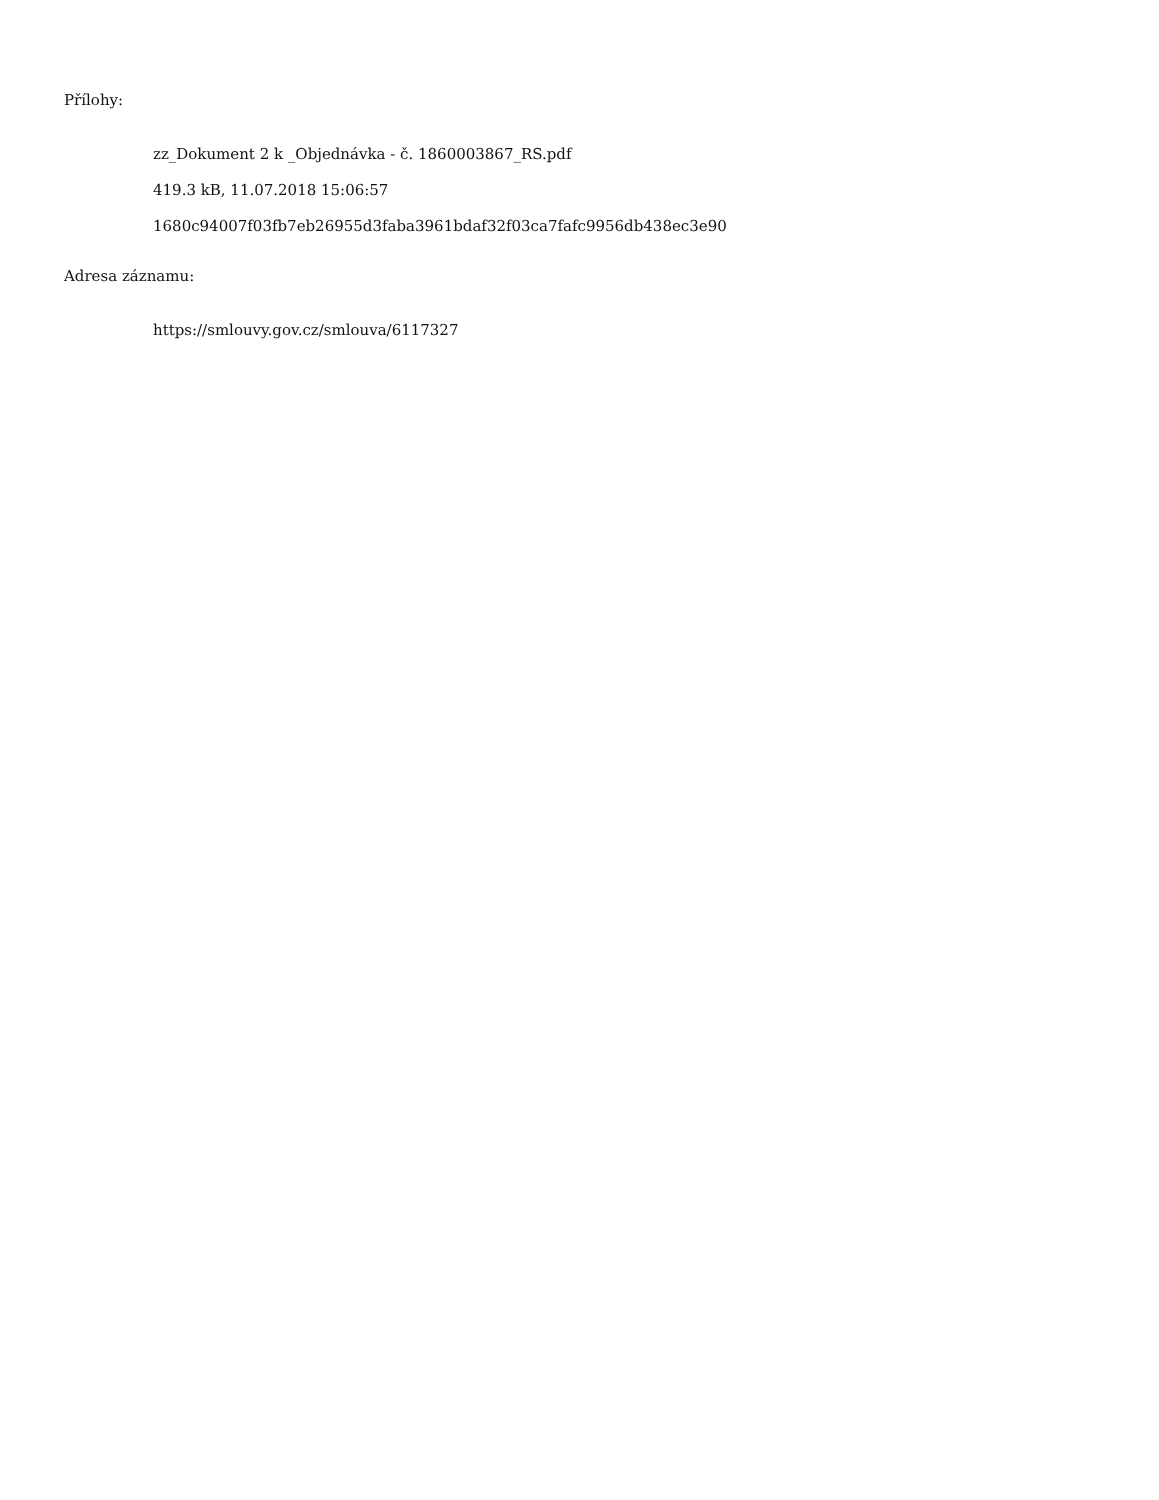Přílohy:
zz_Dokument 2 k _Objednávka - č. 1860003867_RS.pdf
419.3 kB, 11.07.2018 15:06:57
1680c94007f03fb7eb26955d3faba3961bdaf32f03ca7fafc9956db438ec3e90
Adresa záznamu:
https://smlouvy.gov.cz/smlouva/6117327